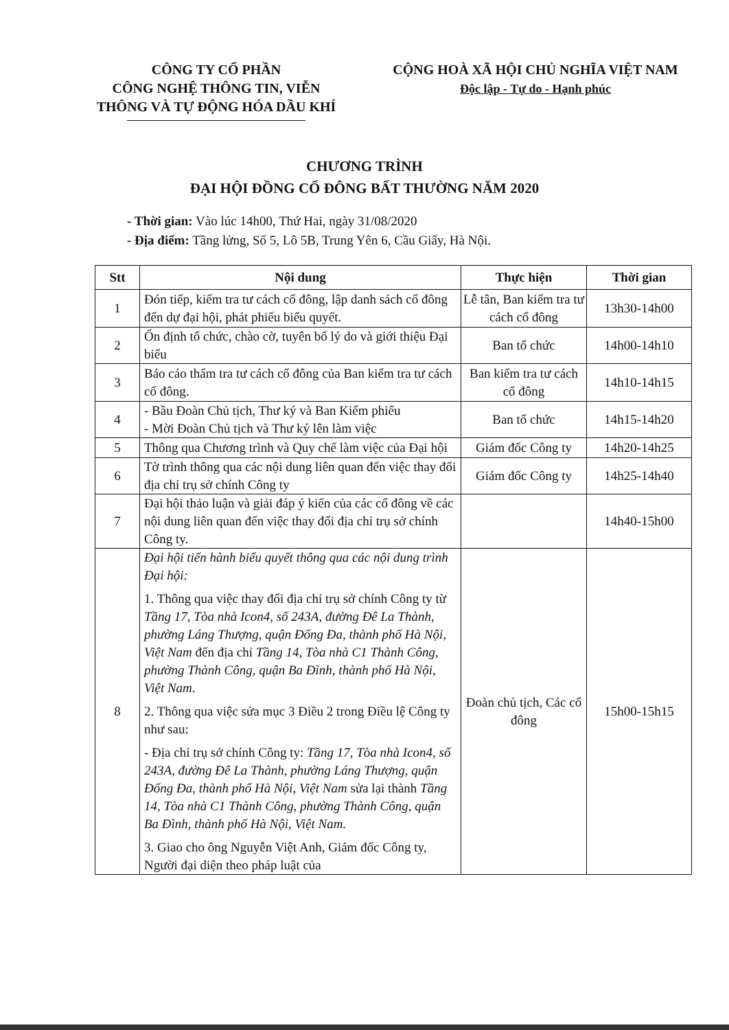CÔNG TY CỔ PHẦN
CÔNG NGHỆ THÔNG TIN, VIỄN
THÔNG VÀ TỰ ĐỘNG HÓA DẦU KHÍ
CỘNG HOÀ XÃ HỘI CHỦ NGHĨA VIỆT NAM
Độc lập - Tự do - Hạnh phúc
CHƯƠNG TRÌNH
ĐẠI HỘI ĐỒNG CỔ ĐÔNG BẤT THƯỜNG NĂM 2020
- Thời gian: Vào lúc 14h00, Thứ Hai, ngày 31/08/2020
- Địa điểm: Tầng lửng, Số 5, Lô 5B, Trung Yên 6, Cầu Giấy, Hà Nội.
| Stt | Nội dung | Thực hiện | Thời gian |
| --- | --- | --- | --- |
| 1 | Đón tiếp, kiểm tra tư cách cổ đông, lập danh sách cổ đông đến dự đại hội, phát phiếu biểu quyết. | Lễ tân, Ban kiểm tra tư cách cổ đông | 13h30-14h00 |
| 2 | Ổn định tổ chức, chào cờ, tuyên bố lý do và giới thiệu Đại biểu | Ban tổ chức | 14h00-14h10 |
| 3 | Báo cáo thẩm tra tư cách cổ đông của Ban kiểm tra tư cách cổ đông. | Ban kiểm tra tư cách cổ đông | 14h10-14h15 |
| 4 | - Bầu Đoàn Chủ tịch, Thư ký và Ban Kiểm phiếu - Mời Đoàn Chủ tịch và Thư ký lên làm việc | Ban tổ chức | 14h15-14h20 |
| 5 | Thông qua Chương trình và Quy chế làm việc của Đại hội | Giám đốc Công ty | 14h20-14h25 |
| 6 | Tờ trình thông qua các nội dung liên quan đến việc thay đổi địa chỉ trụ sở chính Công ty | Giám đốc Công ty | 14h25-14h40 |
| 7 | Đại hội thảo luận và giải đáp ý kiến của các cổ đông về các nội dung liên quan đến việc thay đổi địa chỉ trụ sở chính Công ty. | | 14h40-15h00 |
| 8 | Đại hội tiến hành biểu quyết thông qua các nội dung trình Đại hội: 1. Thông qua việc thay đổi địa chỉ trụ sở chính Công ty từ Tầng 17, Tòa nhà Icon4, số 243A, đường Đê La Thành, phường Láng Thượng, quận Đống Đa, thành phố Hà Nội, Việt Nam đến địa chỉ Tầng 14, Tòa nhà C1 Thành Công, phường Thành Công, quận Ba Đình, thành phố Hà Nội, Việt Nam . 2. Thông qua việc sửa mục 3 Điều 2 trong Điều lệ Công ty như sau: - Địa chỉ trụ sở chính Công ty: Tầng 17, Tòa nhà Icon4, số 243A, đường Đê La Thành, phường Láng Thượng, quận Đống Đa, thành phố Hà Nội, Việt Nam sửa lại thành Tầng 14, Tòa nhà C1 Thành Công, phường Thành Công, quận Ba Đình, thành phố Hà Nội, Việt Nam. 3. Giao cho ông Nguyễn Việt Anh, Giám đốc Công ty, Người đại diện theo pháp luật của | Đoàn chủ tịch, Các cổ đông | 15h00-15h15 |